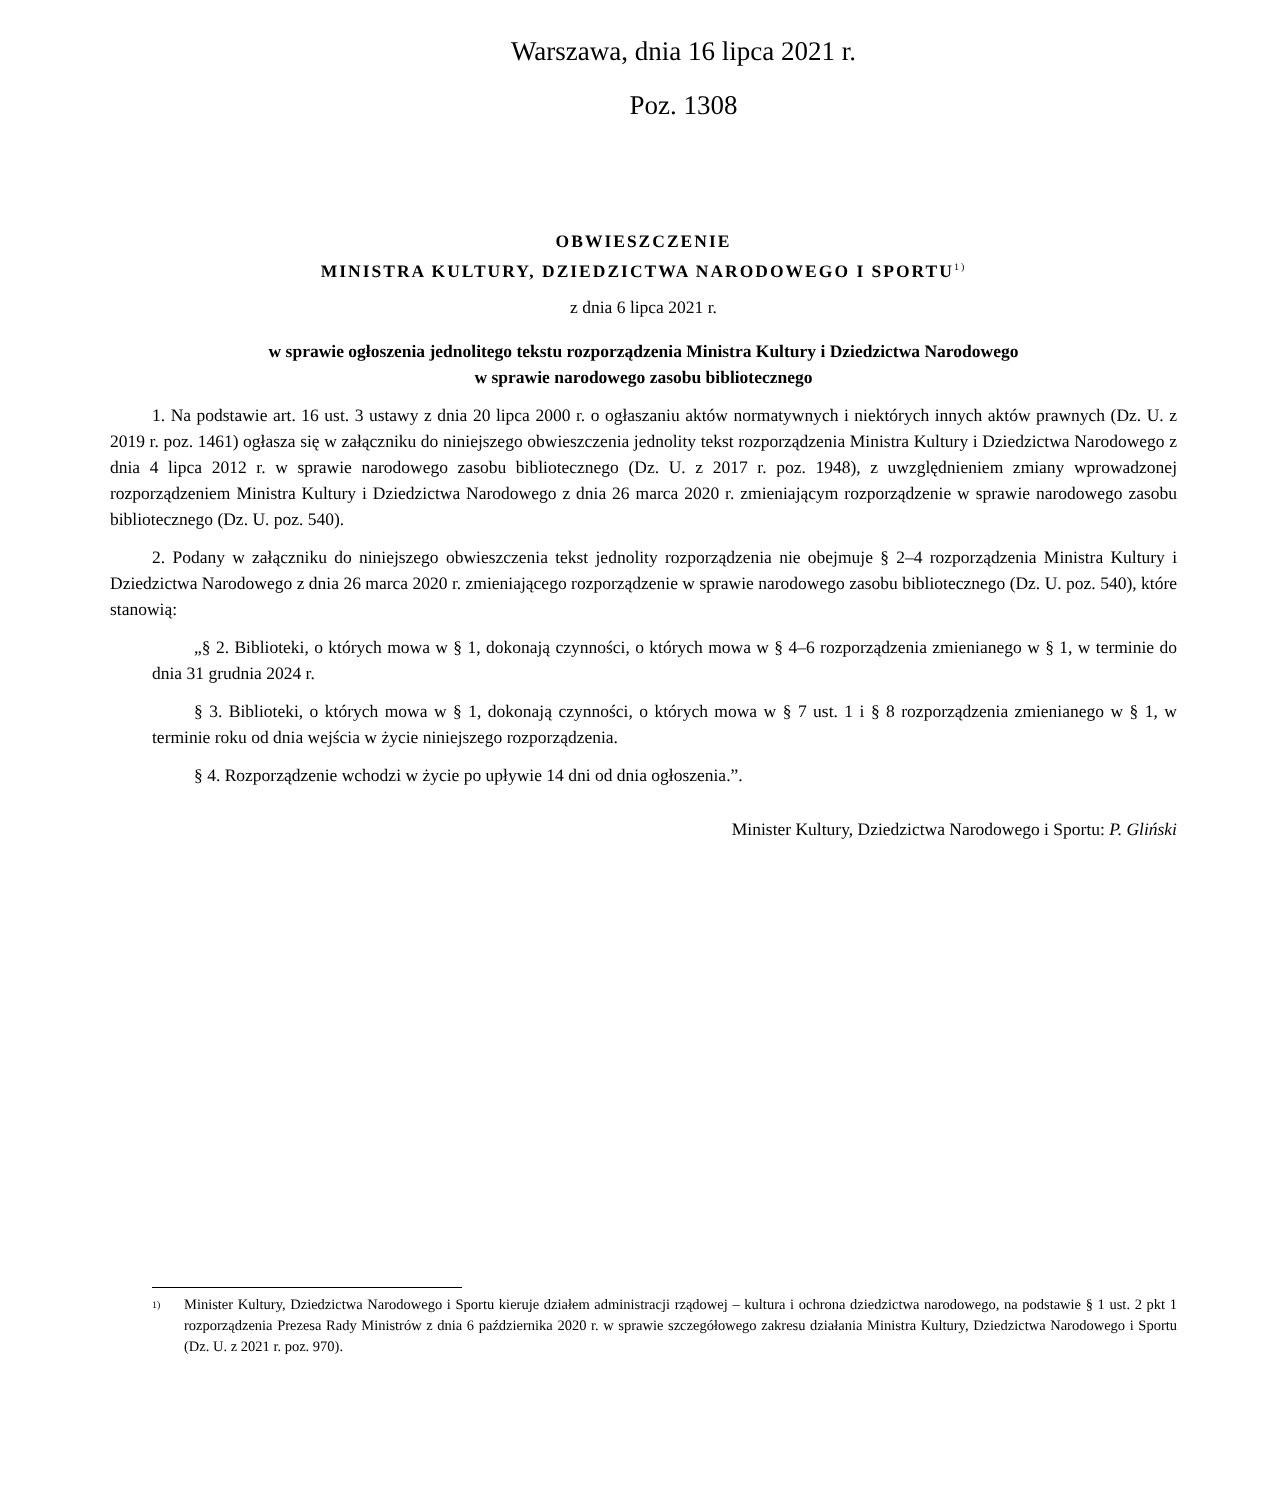Warszawa, dnia 16 lipca 2021 r.
Poz. 1308
OBWIESZCZENIE
MINISTRA KULTURY, DZIEDZICTWA NARODOWEGO I SPORTU<sup>1)</sup>
z dnia 6 lipca 2021 r.
w sprawie ogłoszenia jednolitego tekstu rozporządzenia Ministra Kultury i Dziedzictwa Narodowego
w sprawie narodowego zasobu bibliotecznego
1. Na podstawie art. 16 ust. 3 ustawy z dnia 20 lipca 2000 r. o ogłaszaniu aktów normatywnych i niektórych innych aktów prawnych (Dz. U. z 2019 r. poz. 1461) ogłasza się w załączniku do niniejszego obwieszczenia jednolity tekst rozporządzenia Ministra Kultury i Dziedzictwa Narodowego z dnia 4 lipca 2012 r. w sprawie narodowego zasobu bibliotecznego (Dz. U. z 2017 r. poz. 1948), z uwzględnieniem zmiany wprowadzonej rozporządzeniem Ministra Kultury i Dziedzictwa Narodowego z dnia 26 marca 2020 r. zmieniającym rozporządzenie w sprawie narodowego zasobu bibliotecznego (Dz. U. poz. 540).
2. Podany w załączniku do niniejszego obwieszczenia tekst jednolity rozporządzenia nie obejmuje § 2–4 rozporządzenia Ministra Kultury i Dziedzictwa Narodowego z dnia 26 marca 2020 r. zmieniającego rozporządzenie w sprawie narodowego zasobu bibliotecznego (Dz. U. poz. 540), które stanowią:
„§ 2. Biblioteki, o których mowa w § 1, dokonają czynności, o których mowa w § 4–6 rozporządzenia zmienianego w § 1, w terminie do dnia 31 grudnia 2024 r.
§ 3. Biblioteki, o których mowa w § 1, dokonają czynności, o których mowa w § 7 ust. 1 i § 8 rozporządzenia zmienianego w § 1, w terminie roku od dnia wejścia w życie niniejszego rozporządzenia.
§ 4. Rozporządzenie wchodzi w życie po upływie 14 dni od dnia ogłoszenia.”.
Minister Kultury, Dziedzictwa Narodowego i Sportu: P. Gliński
1) Minister Kultury, Dziedzictwa Narodowego i Sportu kieruje działem administracji rządowej – kultura i ochrona dziedzictwa narodowego, na podstawie § 1 ust. 2 pkt 1 rozporządzenia Prezesa Rady Ministrów z dnia 6 października 2020 r. w sprawie szczegółowego zakresu działania Ministra Kultury, Dziedzictwa Narodowego i Sportu (Dz. U. z 2021 r. poz. 970).